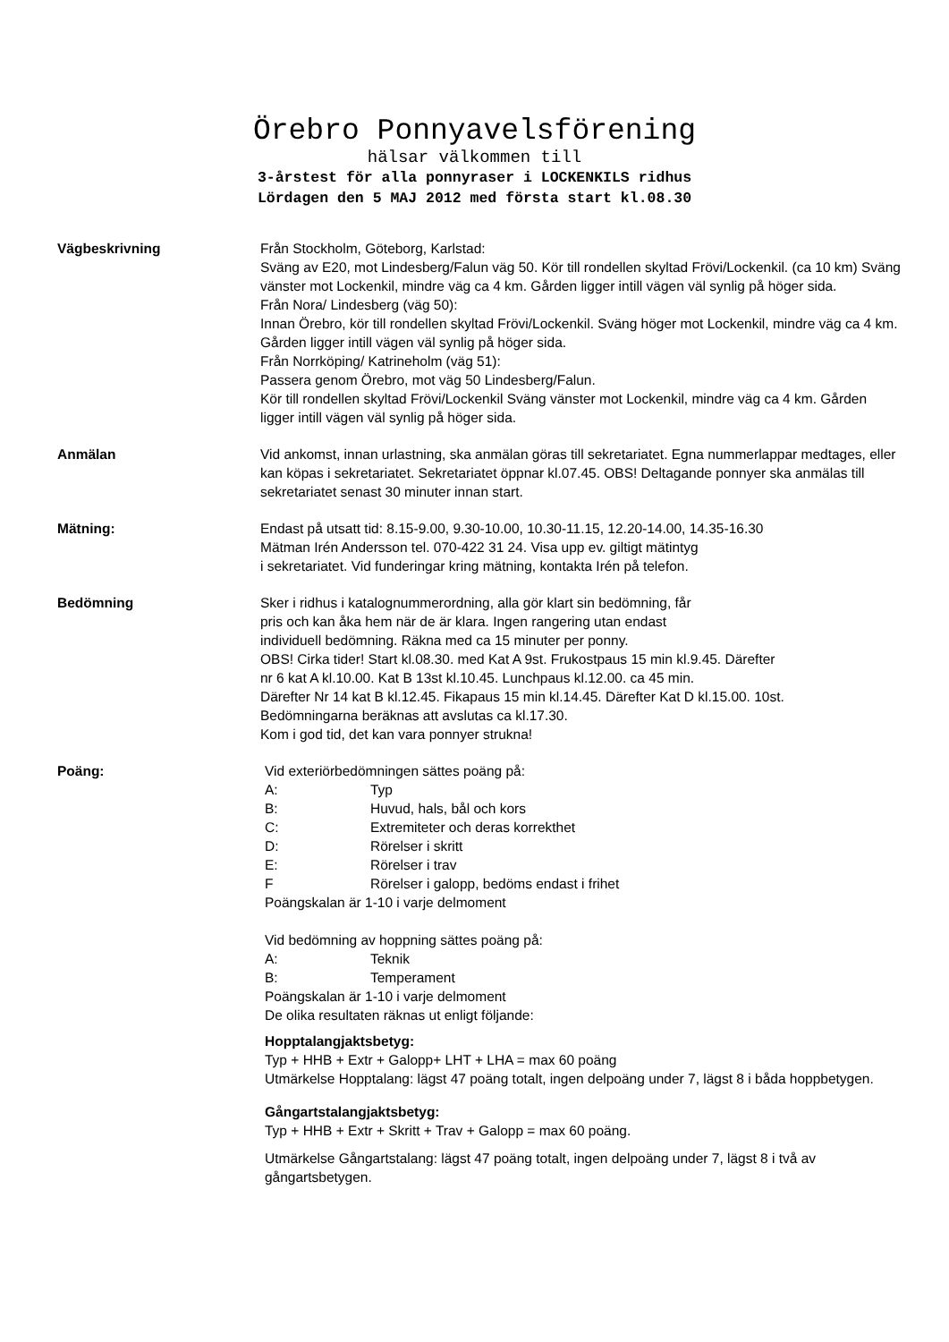Örebro Ponnyavelsförening
hälsar välkommen till
3-årstest för alla ponnyraser i LOCKENKILS ridhus
Lördagen den 5 MAJ 2012 med första start kl.08.30
Vägbeskrivning Från Stockholm, Göteborg, Karlstad:
Sväng av E20, mot Lindesberg/Falun väg 50. Kör till rondellen skyltad Frövi/Lockenkil. (ca 10 km) Sväng vänster mot Lockenkil, mindre väg ca 4 km. Gården ligger intill vägen väl synlig på höger sida.
Från Nora/ Lindesberg (väg 50):
Innan Örebro, kör till rondellen skyltad Frövi/Lockenkil. Sväng höger mot Lockenkil, mindre väg ca 4 km. Gården ligger intill vägen väl synlig på höger sida.
Från Norrköping/ Katrineholm (väg 51):
Passera genom Örebro, mot väg 50 Lindesberg/Falun.
Kör till rondellen skyltad Frövi/Lockenkil Sväng vänster mot Lockenkil, mindre väg ca 4 km. Gården ligger intill vägen väl synlig på höger sida.
Anmälan Vid ankomst, innan urlastning, ska anmälan göras till sekretariatet. Egna nummerlappar medtages, eller kan köpas i sekretariatet. Sekretariatet öppnar kl.07.45. OBS! Deltagande ponnyer ska anmälas till sekretariatet senast 30 minuter innan start.
Mätning: Endast på utsatt tid: 8.15-9.00, 9.30-10.00, 10.30-11.15, 12.20-14.00, 14.35-16.30
Mätman Irén Andersson tel. 070-422 31 24. Visa upp ev. giltigt mätintyg
i sekretariatet. Vid funderingar kring mätning, kontakta Irén på telefon.
Bedömning Sker i ridhus i katalognummerordning, alla gör klart sin bedömning, får
pris och kan åka hem när de är klara. Ingen rangering utan endast
individuell bedömning. Räkna med ca 15 minuter per ponny.
OBS! Cirka tider! Start kl.08.30. med Kat A 9st. Frukostpaus 15 min kl.9.45. Därefter
nr 6 kat A kl.10.00. Kat B 13st kl.10.45. Lunchpaus kl.12.00. ca 45 min.
Därefter Nr 14 kat B kl.12.45. Fikapaus 15 min kl.14.45. Därefter Kat D kl.15.00. 10st.
Bedömningarna beräknas att avslutas ca kl.17.30.
Kom i god tid, det kan vara ponnyer strukna!
Poäng: Vid exteriörbedömningen sättes poäng på:
A: Typ
B: Huvud, hals, bål och kors
C: Extremiteter och deras korrekthet
D: Rörelser i skritt
E: Rörelser i trav
F Rörelser i galopp, bedöms endast i frihet
Poängskalan är 1-10 i varje delmoment
Vid bedömning av hoppning sättes poäng på:
A: Teknik
B: Temperament
Poängskalan är 1-10 i varje delmoment
De olika resultaten räknas ut enligt följande:
Hopptalangjaktsbetyg:
Typ + HHB + Extr + Galopp+ LHT + LHA = max 60 poäng
Utmärkelse Hopptalang: lägst 47 poäng totalt, ingen delpoäng under 7, lägst 8 i båda hoppbetygen.
Gångartstalangjaktsbetyg:
Typ + HHB + Extr + Skritt + Trav + Galopp = max 60 poäng.
Utmärkelse Gångartstalang: lägst 47 poäng totalt, ingen delpoäng under 7, lägst 8 i två av gångartsbetygen.